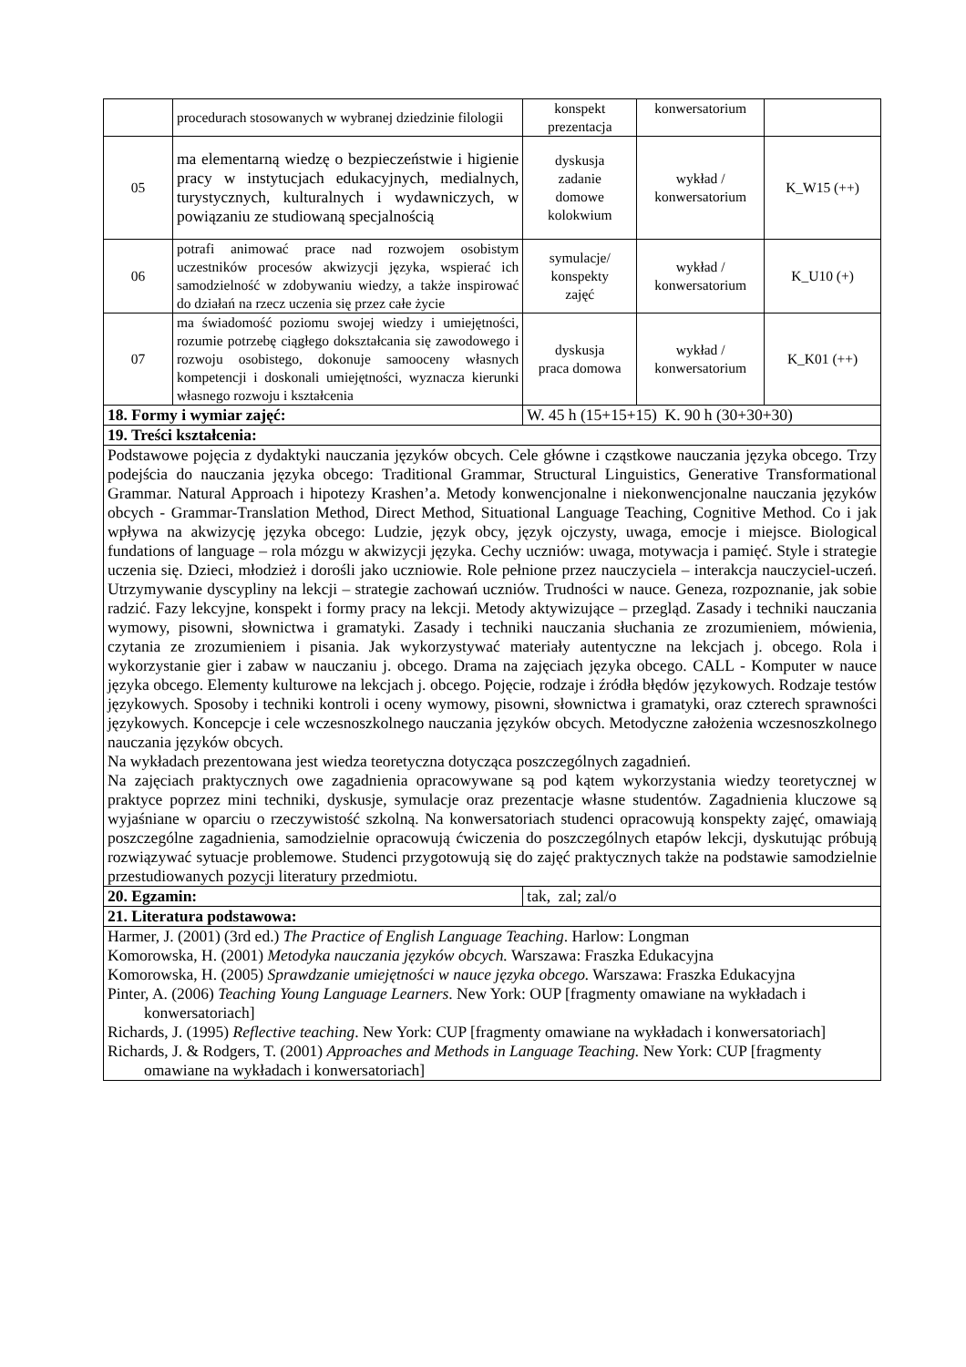| | procedurach stosowanych w wybranej dziedzinie filologii | konspekt prezentacja | konwersatorium | |
| 05 | ma elementarną wiedzę o bezpieczeństwie i higienie pracy w instytucjach edukacyjnych, medialnych, turystycznych, kulturalnych i wydawniczych, w powiązaniu ze studiowaną specjalnością | dyskusja zadanie domowe kolokwium | wykład / konwersatorium | K_W15 (++) |
| 06 | potrafi animować prace nad rozwojem osobistym uczestników procesów akwizycji języka, wspierać ich samodzielność w zdobywaniu wiedzy, a także inspirować do działań na rzecz uczenia się przez całe życie | symulacje/ konspekty zajęć | wykład / konwersatorium | K_U10 (+) |
| 07 | ma świadomość poziomu swojej wiedzy i umiejętności, rozumie potrzebę ciągłego dokształcania się zawodowego i rozwoju osobistego, dokonuje samooceny własnych kompetencji i doskonali umiejętności, wyznacza kierunki własnego rozwoju i kształcenia | dyskusja praca domowa | wykład / konwersatorium | K_K01 (++) |
| 18. Formy i wymiar zajęć: | | W. 45 h (15+15+15) K. 90 h (30+30+30) | | |
| 19. Treści kształcenia: | | | | |
| Podstawowe pojęcia z dydaktyki nauczania języków obcych. Cele główne i cząstkowe nauczania języka obcego. Trzy podejścia do nauczania języka obcego: Traditional Grammar, Structural Linguistics, Generative Transformational Grammar. Natural Approach i hipotezy Krashen’a. Metody konwencjonalne i niekonwencjonalne nauczania języków obcych - Grammar-Translation Method, Direct Method, Situational Language Teaching, Cognitive Method. Co i jak wpływa na akwizycję języka obcego: Ludzie, język obcy, język ojczysty, uwaga, emocje i miejsce. Biological fundations of language – rola mózgu w akwizycji języka. Cechy uczniów: uwaga, motywacja i pamięć. Style i strategie uczenia się. Dzieci, młodzież i dorośli jako uczniowie. Role pełnione przez nauczyciela – interakcja nauczyciel-uczeń. Utrzymywanie dyscypliny na lekcji – strategie zachowań uczniów. Trudności w nauce. Geneza, rozpoznanie, jak sobie radzić. Fazy lekcyjne, konspekt i formy pracy na lekcji. Metody aktywizujące – przegląd. Zasady i techniki nauczania wymowy, pisowni, słownictwa i gramatyki. Zasady i techniki nauczania słuchania ze zrozumieniem, mówienia, czytania ze zrozumieniem i pisania. Jak wykorzystywać materiały autentyczne na lekcjach j. obcego. Rola i wykorzystanie gier i zabaw w nauczaniu j. obcego. Drama na zajęciach języka obcego. CALL - Komputer w nauce języka obcego. Elementy kulturowe na lekcjach j. obcego. Pojęcie, rodzaje i źródła błędów językowych. Rodzaje testów językowych. Sposoby i techniki kontroli i oceny wymowy, pisowni, słownictwa i gramatyki, oraz czterech sprawności językowych. Koncepcje i cele wczesnoszkolnego nauczania języków obcych. Metodyczne założenia wczesnoszkolnego nauczania języków obcych. Na wykładach prezentowana jest wiedza teoretyczna dotycząca poszczególnych zagadnień. Na zajęciach praktycznych owe zagadnienia opracowywane są pod kątem wykorzystania wiedzy teoretycznej w praktyce poprzez mini techniki, dyskusje, symulacje oraz prezentacje własne studentów. Zagadnienia kluczowe są wyjaśniane w oparciu o rzeczywistość szkolną. Na konwersatoriach studenci opracowują konspekty zajęć, omawiają poszczególne zagadnienia, samodzielnie opracowują ćwiczenia do poszczególnych etapów lekcji, dyskutując próbują rozwiązywać sytuacje problemowe. Studenci przygotowują się do zajęć praktycznych także na podstawie samodzielnie przestudiowanych pozycji literatury przedmiotu. | | | | |
| 20. Egzamin: | | tak, zal; zal/o | | |
| 21. Literatura podstawowa: | | | | |
| Harmer, J. (2001) (3rd ed.) The Practice of English Language Teaching . Harlow: Longman Komorowska, H. (2001) Metodyka nauczania języków obcych. Warszawa: Fraszka Edukacyjna Komorowska, H. (2005) Sprawdzanie umiejętności w nauce języka obcego. Warszawa: Fraszka Edukacyjna Pinter, A. (2006) Teaching Young Language Learners . New York: OUP [fragmenty omawiane na wykładach i konwersatoriach] Richards, J. (1995) Reflective teaching . New York: CUP [fragmenty omawiane na wykładach i konwersatoriach] Richards, J. & Rodgers, T. (2001) Approaches and Methods in Language Teaching. New York: CUP [fragmenty omawiane na wykładach i konwersatoriach] | | | | |